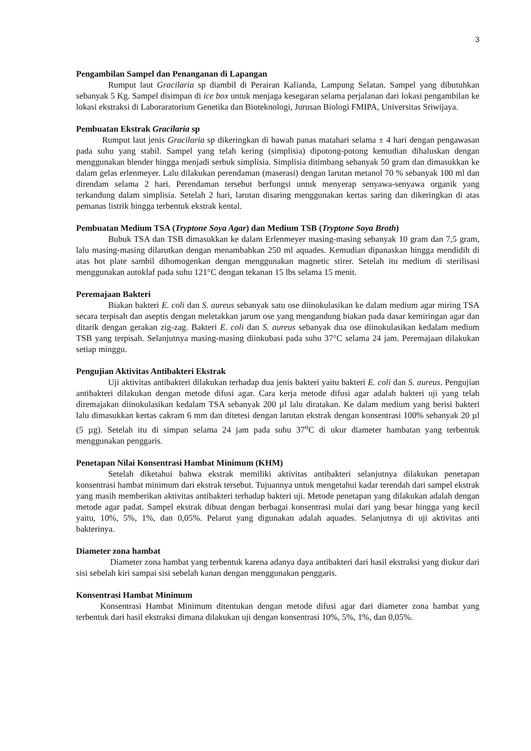3
Pengambilan Sampel dan Penanganan di Lapangan
Rumput laut Gracilaria sp diambil di Perairan Kalianda, Lampung Selatan. Sampel yang dibutuhkan sebanyak 5 Kg. Sampel disimpan di ice box untuk menjaga kesegaran selama perjalanan dari lokasi pengambilan ke lokasi ekstraksi di Laboraratorium Genetika dan Bioteknologi, Jurusan Biologi FMIPA, Universitas Sriwijaya.
Pembuatan Ekstrak Gracilaria sp
Rumput laut jenis Gracilaria sp dikeringkan di bawah panas matahari selama ± 4 hari dengan pengawasan pada suhu yang stabil. Sampel yang telah kering (simplisia) dipotong-potong kemudian dihaluskan dengan menggunakan blender hingga menjadi serbuk simplisia. Simplisia ditimbang sebanyak 50 gram dan dimasukkan ke dalam gelas erlenmeyer. Lalu dilakukan perendaman (maserasi) dengan larutan metanol 70 % sebanyak 100 ml dan direndam selama 2 hari. Perendaman tersebut berfungsi untuk menyerap senyawa-senyawa organik yang terkandung dalam simplisia. Setelah 2 hari, larutan disaring menggunakan kertas saring dan dikeringkan di atas pemanas listrik hingga terbentuk ekstrak kental.
Pembuatan Medium TSA (Tryptone Soya Agar) dan Medium TSB (Tryptone Soya Broth)
Bubuk TSA dan TSB dimasukkan ke dalam Erlenmeyer masing-masing sebanyak 10 gram dan 7,5 gram, lalu masing-masing dilarutkan dengan menambahkan 250 ml aquades. Kemudian dipanaskan hingga mendidih di atas hot plate sambil dihomogenkan dengan menggunakan magnetic stirer. Setelah itu medium di sterilisasi menggunakan autoklaf pada suhu 121°C dengan tekanan 15 lbs selama 15 menit.
Peremajaan Bakteri
Biakan bakteri E. coli dan S. aureus sebanyak satu ose diinokulasikan ke dalam medium agar miring TSA secara terpisah dan aseptis dengan meletakkan jarum ose yang mengandung biakan pada dasar kemiringan agar dan ditarik dengan gerakan zig-zag. Bakteri E. coli dan S. aureus sebanyak dua ose diinokulasikan kedalam medium TSB yang terpisah. Selanjutnya masing-masing diinkubasi pada suhu 37°C selama 24 jam. Peremajaan dilakukan setiap minggu.
Pengujian Aktivitas Antibakteri Ekstrak
Uji aktivitas antibakteri dilakukan terhadap dua jenis bakteri yaitu bakteri E. coli dan S. aureus. Pengujian antibakteri dilakukan dengan metode difusi agar. Cara kerja metode difusi agar adalah bakteri uji yang telah diremajakan diinokulasikan kedalam TSA sebanyak 200 µl lalu diratakan. Ke dalam medium yang berisi bakteri lalu dimasukkan kertas cakram 6 mm dan ditetesi dengan larutan ekstrak dengan konsentrasi 100% sebanyak 20 µl (5 µg). Setelah itu di simpan selama 24 jam pada suhu 37<sup>o</sup>C di ukur diameter hambatan yang terbentuk menggunakan penggaris.
Penetapan Nilai Konsentrasi Hambat Minimum (KHM)
Setelah diketahui bahwa ekstrak memiliki aktivitas antibakteri selanjutnya dilakukan penetapan konsentrasi hambat minimum dari ekstrak tersebut. Tujuannya untuk mengetahui kadar terendah dari sampel ekstrak yang masih memberikan aktivitas antibakteri terhadap bakteri uji. Metode penetapan yang dilakukan adalah dengan metode agar padat. Sampel ekstrak dibuat dengan berbagai konsentrasi mulai dari yang besar hingga yang kecil yaitu, 10%, 5%, 1%, dan 0,05%. Pelarut yang digunakan adalah aquades. Selanjutnya di uji aktivitas anti bakterinya.
Diameter zona hambat
Diameter zona hambat yang terbentuk karena adanya daya antibakteri dari hasil ekstraksi yang diukur dari sisi sebelah kiri sampai sisi sebelah kanan dengan menggunakan penggaris.
Konsentrasi Hambat Minimum
Konsentrasi Hambat Minimum ditentukan dengan metode difusi agar dari diameter zona hambat yang terbentuk dari hasil ekstraksi dimana dilakukan uji dengan konsentrasi 10%, 5%, 1%, dan 0,05%.